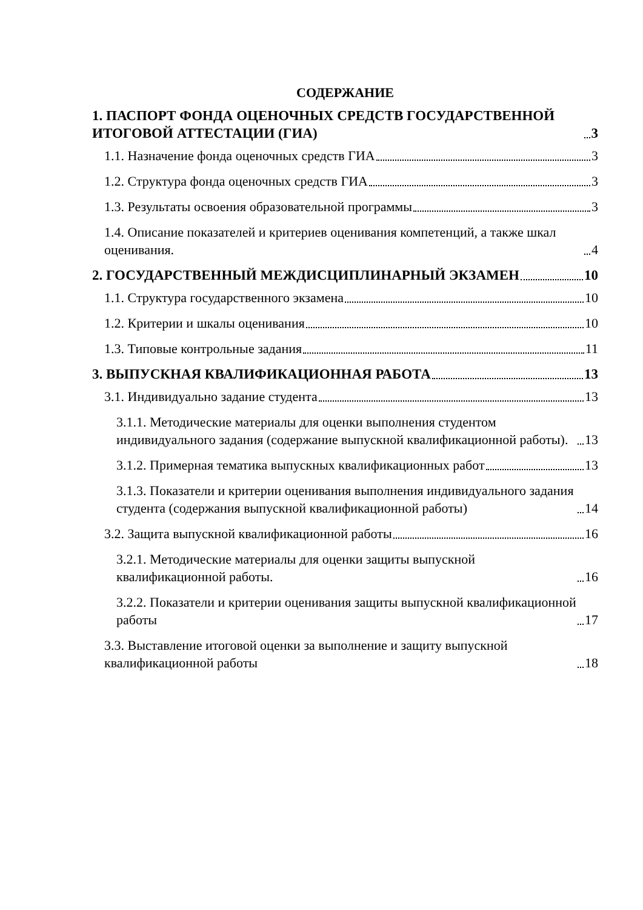СОДЕРЖАНИЕ
1. ПАСПОРТ ФОНДА ОЦЕНОЧНЫХ СРЕДСТВ ГОСУДАРСТВЕННОЙ ИТОГОВОЙ АТТЕСТАЦИИ (ГИА) 3
1.1. Назначение фонда оценочных средств ГИА 3
1.2. Структура фонда оценочных средств ГИА 3
1.3. Результаты освоения образовательной программы 3
1.4. Описание показателей и критериев оценивания компетенций, а также шкал оценивания. 4
2. ГОСУДАРСТВЕННЫЙ МЕЖДИСЦИПЛИНАРНЫЙ ЭКЗАМЕН 10
1.1. Структура государственного экзамена 10
1.2. Критерии и шкалы оценивания 10
1.3. Типовые контрольные задания 11
3. ВЫПУСКНАЯ КВАЛИФИКАЦИОННАЯ РАБОТА 13
3.1. Индивидуально задание студента 13
3.1.1. Методические материалы для оценки выполнения студентом индивидуального задания (содержание выпускной квалификационной работы). 13
3.1.2. Примерная тематика выпускных квалификационных работ 13
3.1.3. Показатели и критерии оценивания выполнения индивидуального задания студента (содержания выпускной квалификационной работы) 14
3.2. Защита выпускной квалификационной работы 16
3.2.1. Методические материалы для оценки защиты выпускной квалификационной работы. 16
3.2.2. Показатели и критерии оценивания защиты выпускной квалификационной работы 17
3.3. Выставление итоговой оценки за выполнение и защиту выпускной квалификационной работы 18